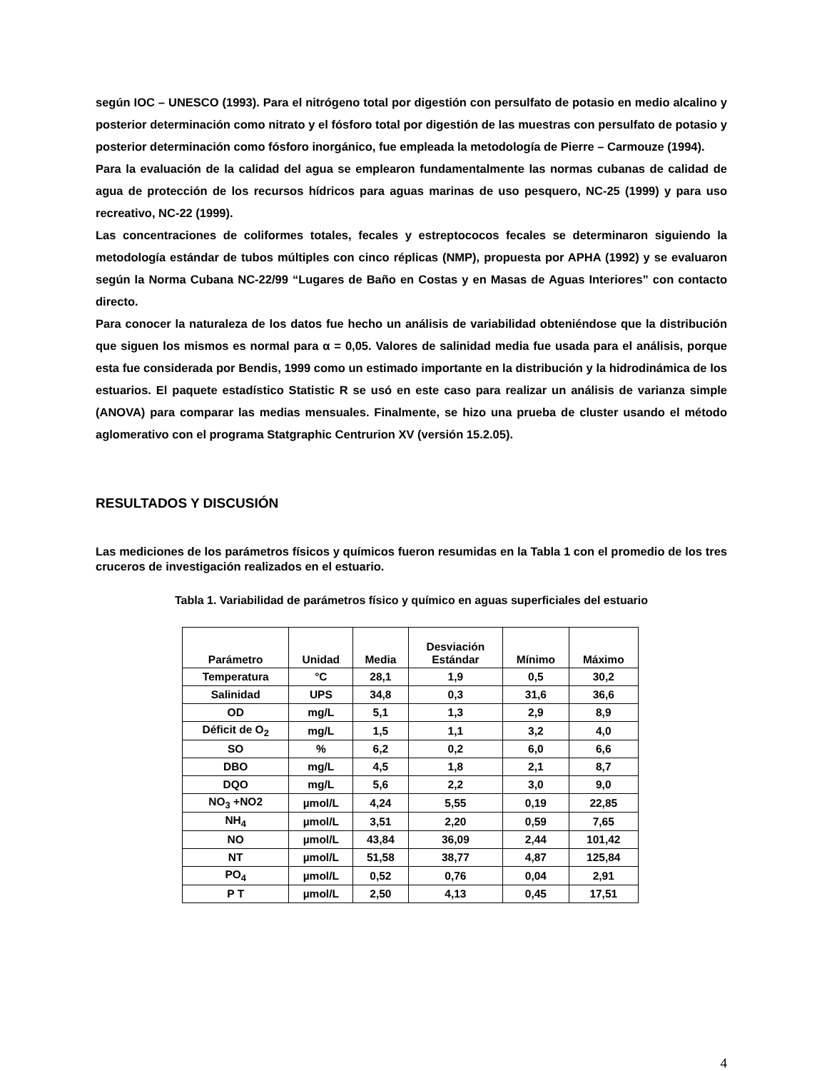según IOC – UNESCO (1993). Para el nitrógeno total por digestión con persulfato de potasio en medio alcalino y posterior determinación como nitrato y el fósforo total por digestión de las muestras con persulfato de potasio y posterior determinación como fósforo inorgánico, fue empleada la metodología de Pierre – Carmouze (1994).
Para la evaluación de la calidad del agua se emplearon fundamentalmente las normas cubanas de calidad de agua de protección de los recursos hídricos para aguas marinas de uso pesquero, NC-25 (1999) y para uso recreativo, NC-22 (1999).
Las concentraciones de coliformes totales, fecales y estreptococos fecales se determinaron siguiendo la metodología estándar de tubos múltiples con cinco réplicas (NMP), propuesta por APHA (1992) y se evaluaron según la Norma Cubana NC-22/99 “Lugares de Baño en Costas y en Masas de Aguas Interiores” con contacto directo.
Para conocer la naturaleza de los datos fue hecho un análisis de variabilidad obteniéndose que la distribución que siguen los mismos es normal para α = 0,05. Valores de salinidad media fue usada para el análisis, porque esta fue considerada por Bendis, 1999 como un estimado importante en la distribución y la hidrodinámica de los estuarios. El paquete estadístico Statistic R se usó en este caso para realizar un análisis de varianza simple (ANOVA) para comparar las medias mensuales. Finalmente, se hizo una prueba de cluster usando el método aglomerativo con el programa Statgraphic Centrurion XV (versión 15.2.05).
RESULTADOS Y DISCUSIÓN
Las mediciones de los parámetros físicos y químicos fueron resumidas en la Tabla 1 con el promedio de los tres cruceros de investigación realizados en el estuario.
Tabla 1. Variabilidad de parámetros físico y químico en aguas superficiales del estuario
| Parámetro | Unidad | Media | Desviación Estándar | Mínimo | Máximo |
| --- | --- | --- | --- | --- | --- |
| Temperatura | °C | 28,1 | 1,9 | 0,5 | 30,2 |
| Salinidad | UPS | 34,8 | 0,3 | 31,6 | 36,6 |
| OD | mg/L | 5,1 | 1,3 | 2,9 | 8,9 |
| Déficit de O<sub>2</sub> | mg/L | 1,5 | 1,1 | 3,2 | 4,0 |
| SO | % | 6,2 | 0,2 | 6,0 | 6,6 |
| DBO | mg/L | 4,5 | 1,8 | 2,1 | 8,7 |
| DQO | mg/L | 5,6 | 2,2 | 3,0 | 9,0 |
| NO<sub>3</sub> +NO2 | µmol/L | 4,24 | 5,55 | 0,19 | 22,85 |
| NH<sub>4</sub> | µmol/L | 3,51 | 2,20 | 0,59 | 7,65 |
| NO | µmol/L | 43,84 | 36,09 | 2,44 | 101,42 |
| NT | µmol/L | 51,58 | 38,77 | 4,87 | 125,84 |
| PO<sub>4</sub> | µmol/L | 0,52 | 0,76 | 0,04 | 2,91 |
| P T | µmol/L | 2,50 | 4,13 | 0,45 | 17,51 |
4